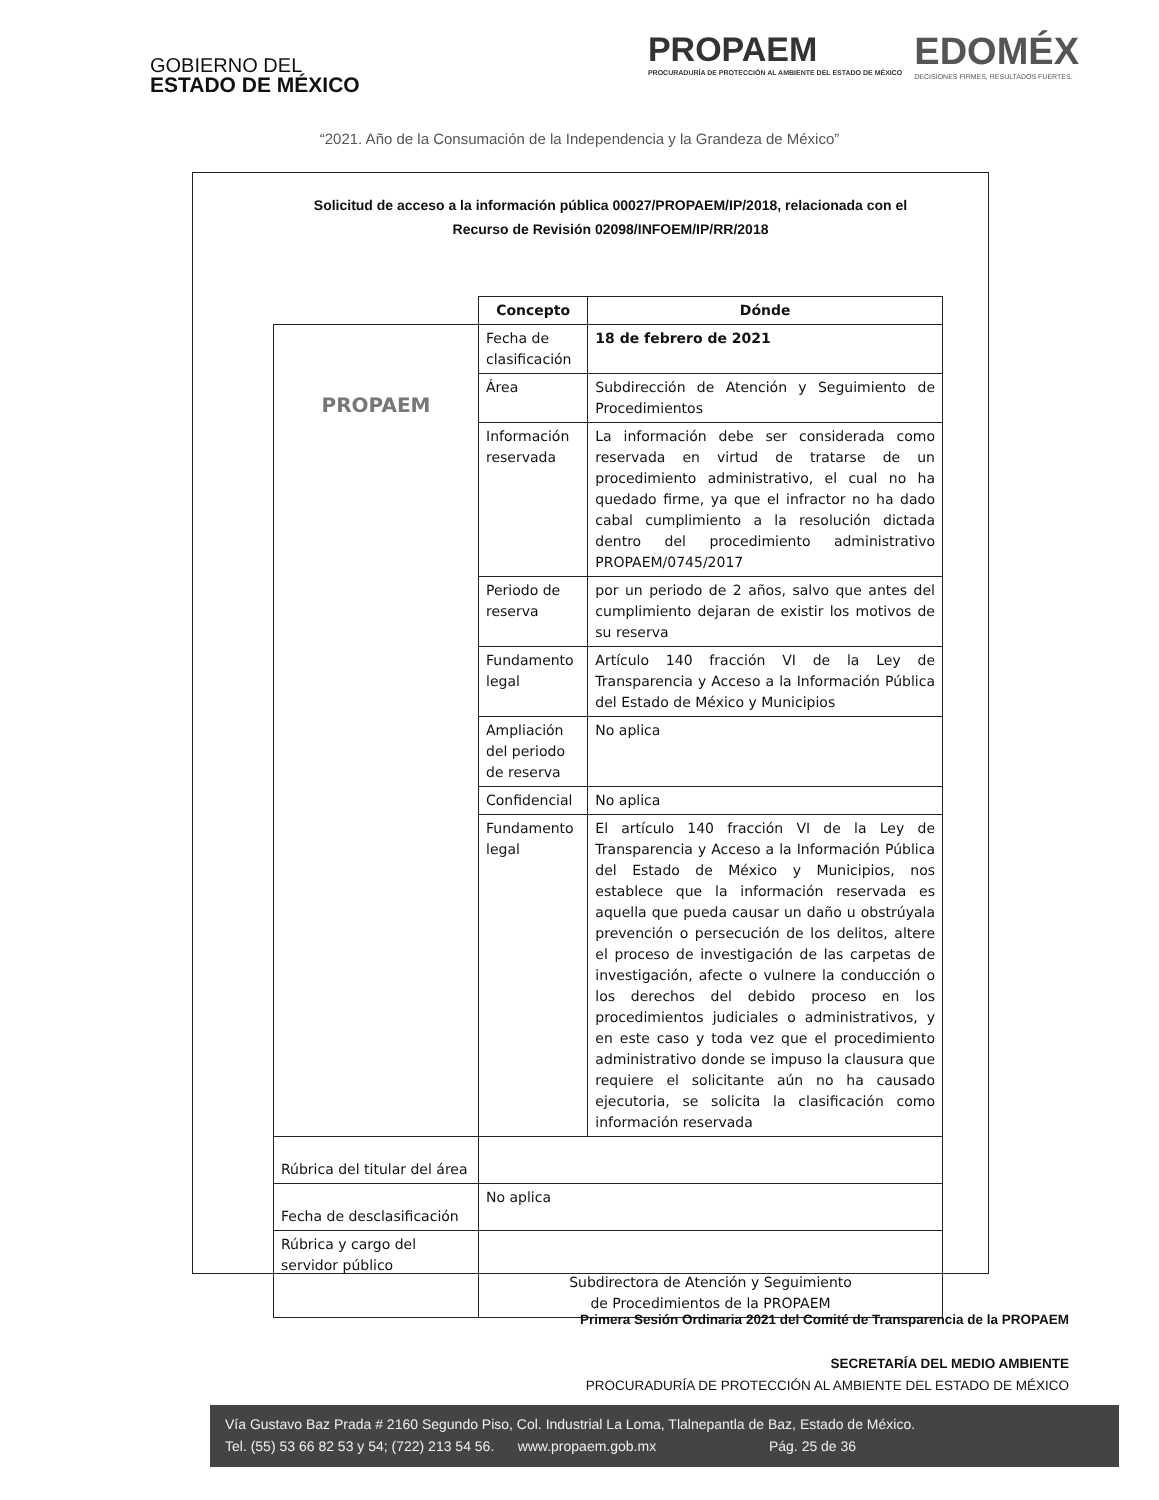GOBIERNO DEL
ESTADO DE MÉXICO
PROPAEM
PROCURADURÍA DE PROTECCIÓN AL AMBIENTE DEL ESTADO DE MÉXICO
EDOMÉX
DECISIONES FIRMES, RESULTADOS FUERTES.
“2021. Año de la Consumación de la Independencia y la Grandeza de México”
Solicitud de acceso a la información pública 00027/PROPAEM/IP/2018, relacionada con el
Recurso de Revisión 02098/INFOEM/IP/RR/2018
| | Concepto | Dónde |
| PROPAEM | Fecha de clasificación | 18 de febrero de 2021 |
| | Área | Subdirección de Atención y Seguimiento de Procedimientos |
| | Información reservada | La información debe ser considerada como reservada en virtud de tratarse de un procedimiento administrativo, el cual no ha quedado firme, ya que el infractor no ha dado cabal cumplimiento a la resolución dictada dentro del procedimiento administrativo PROPAEM/0745/2017 |
| | Periodo de reserva | por un periodo de 2 años, salvo que antes del cumplimiento dejaran de existir los motivos de su reserva |
| | Fundamento legal | Artículo 140 fracción VI de la Ley de Transparencia y Acceso a la Información Pública del Estado de México y Municipios |
| | Ampliación del periodo de reserva | No aplica |
| | Confidencial | No aplica |
| | Fundamento legal | El artículo 140 fracción VI de la Ley de Transparencia y Acceso a la Información Pública del Estado de México y Municipios, nos establece que la información reservada es aquella que pueda causar un daño u obstrúyala prevención o persecución de los delitos, altere el proceso de investigación de las carpetas de investigación, afecte o vulnere la conducción o los derechos del debido proceso en los procedimientos judiciales o administrativos, y en este caso y toda vez que el procedimiento administrativo donde se impuso la clausura que requiere el solicitante aún no ha causado ejecutoria, se solicita la clasificación como información reservada |
| Rúbrica del titular del área | | |
| Fecha de desclasificación | No aplica | |
| Rúbrica y cargo del servidor público | Subdirectora de Atención y Seguimiento de Procedimientos de la PROPAEM | |
Primera Sesión Ordinaria 2021 del Comité de Transparencia de la PROPAEM
SECRETARÍA DEL MEDIO AMBIENTE
PROCURADURÍA DE PROTECCIÓN AL AMBIENTE DEL ESTADO DE MÉXICO
Vía Gustavo Baz Prada # 2160 Segundo Piso, Col. Industrial La Loma, Tlalnepantla de Baz, Estado de México.
Tel. (55) 53 66 82 53 y 54; (722) 213 54 56. www.propaem.gob.mx Pág. 25 de 36